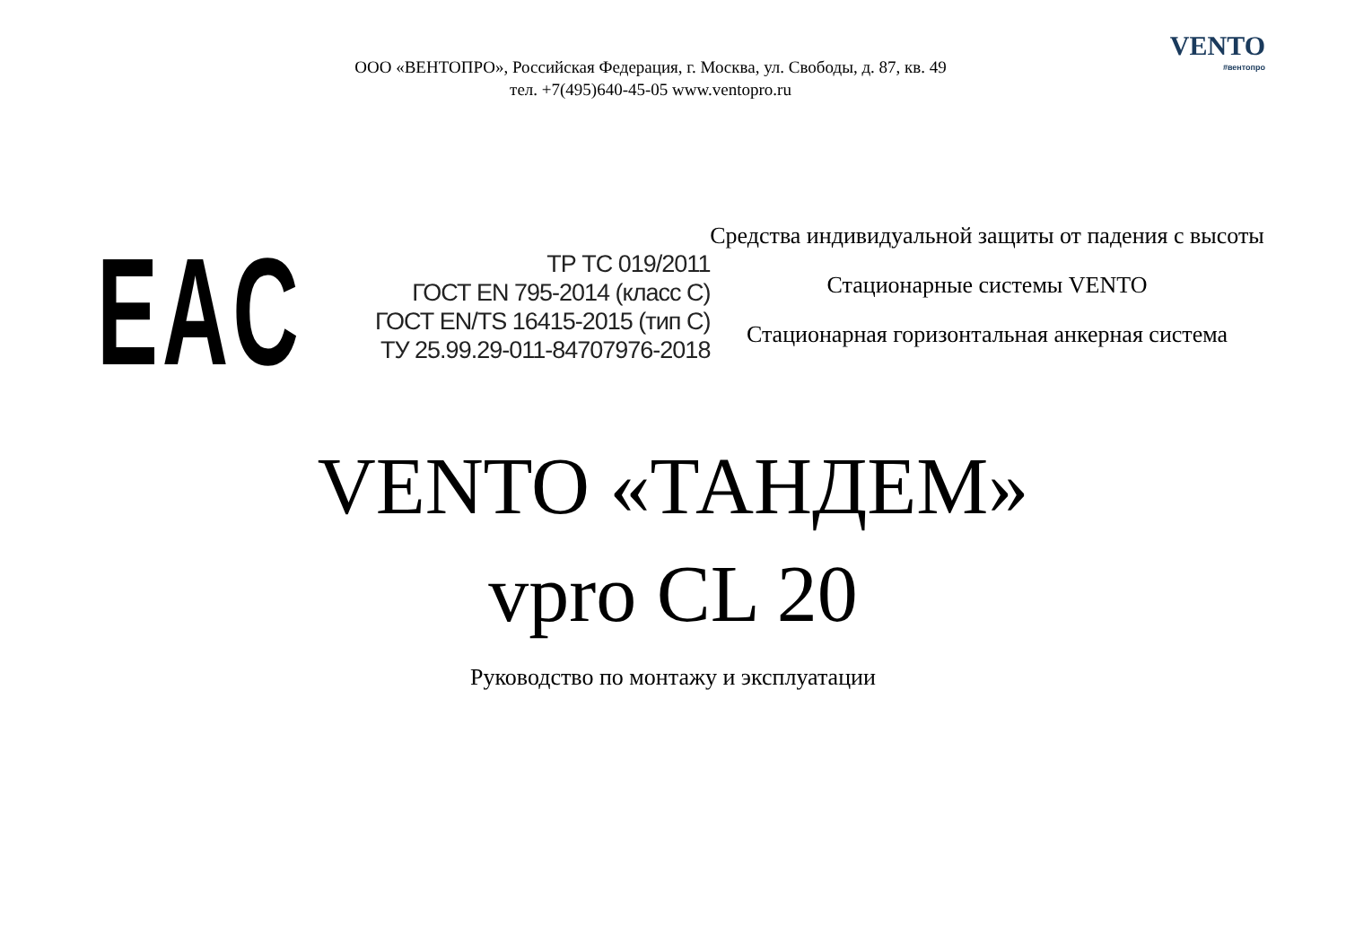ООО «ВЕНТОПРО», Российская Федерация, г. Москва, ул. Свободы, д. 87, кв. 49
тел. +7(495)640-45-05 www.ventopro.ru
VENTO
#вентопро
EAC
ТР ТС 019/2011
ГОСТ EN 795-2014 (класс С)
ГОСТ EN/TS 16415-2015 (тип С)
ТУ 25.99.29-011-84707976-2018
Средства индивидуальной защиты от падения с высоты
Стационарные системы VENTO
Стационарная горизонтальная анкерная система
VENTO «ТАНДЕМ»
vpro CL 20
Руководство по монтажу и эксплуатации